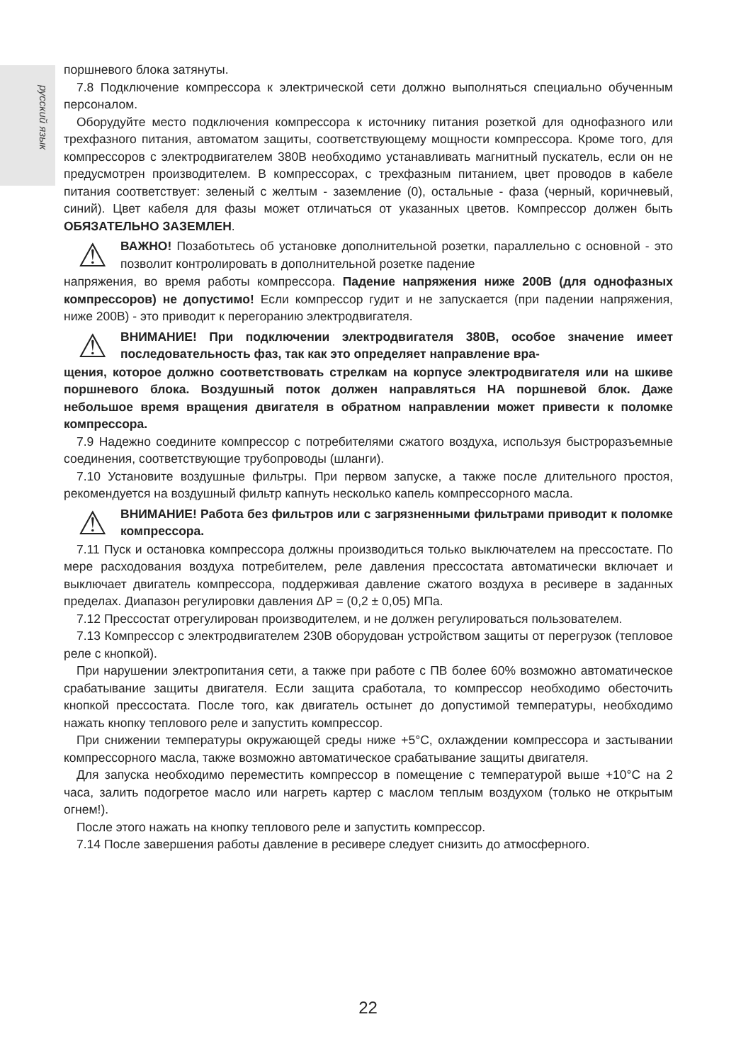русский язык
поршневого блока затянуты.
7.8 Подключение компрессора к электрической сети должно выполняться специально обученным персоналом.
Оборудуйте место подключения компрессора к источнику питания розеткой для однофазного или трехфазного питания, автоматом защиты, соответствующему мощности компрессора. Кроме того, для компрессоров с электродвигателем 380В необходимо устанавливать магнитный пускатель, если он не предусмотрен производителем. В компрессорах, с трехфазным питанием, цвет проводов в кабеле питания соответствует: зеленый с желтым - заземление (0), остальные - фаза (черный, коричневый, синий). Цвет кабеля для фазы может отличаться от указанных цветов. Компрессор должен быть ОБЯЗАТЕЛЬНО ЗАЗЕМЛЕН.
⚠
ВАЖНО! Позаботьтесь об установке дополнительной розетки, параллельно с основной - это позволит контролировать в дополнительной розетке падение
напряжения, во время работы компрессора. Падение напряжения ниже 200В (для однофазных компрессоров) не допустимо! Если компрессор гудит и не запускается (при падении напряжения, ниже 200В) - это приводит к перегоранию электродвигателя.
⚠
ВНИМАНИЕ! При подключении электродвигателя 380В, особое значение имеет последовательность фаз, так как это определяет направление вра-
щения, которое должно соответствовать стрелкам на корпусе электродвигателя или на шкиве поршневого блока. Воздушный поток должен направляться НА поршневой блок. Даже небольшое время вращения двигателя в обратном направлении может привести к поломке компрессора.
7.9 Надежно соедините компрессор с потребителями сжатого воздуха, используя быстроразъемные соединения, соответствующие трубопроводы (шланги).
7.10 Установите воздушные фильтры. При первом запуске, а также после длительного простоя, рекомендуется на воздушный фильтр капнуть несколько капель компрессорного масла.
⚠
ВНИМАНИЕ! Работа без фильтров или с загрязненными фильтрами приводит к поломке компрессора.
7.11 Пуск и остановка компрессора должны производиться только выключателем на прессостате. По мере расходования воздуха потребителем, реле давления прессостата автоматически включает и выключает двигатель компрессора, поддерживая давление сжатого воздуха в ресивере в заданных пределах. Диапазон регулировки давления ΔP = (0,2 ± 0,05) МПа.
7.12 Прессостат отрегулирован производителем, и не должен регулироваться пользователем.
7.13 Компрессор с электродвигателем 230В оборудован устройством защиты от перегрузок (тепловое реле с кнопкой).
При нарушении электропитания сети, а также при работе с ПВ более 60% возможно автоматическое срабатывание защиты двигателя. Если защита сработала, то компрессор необходимо обесточить кнопкой прессостата. После того, как двигатель остынет до допустимой температуры, необходимо нажать кнопку теплового реле и запустить компрессор.
При снижении температуры окружающей среды ниже +5°С, охлаждении компрессора и застывании компрессорного масла, также возможно автоматическое срабатывание защиты двигателя.
Для запуска необходимо переместить компрессор в помещение с температурой выше +10°С на 2 часа, залить подогретое масло или нагреть картер с маслом теплым воздухом (только не открытым огнем!).
После этого нажать на кнопку теплового реле и запустить компрессор.
7.14 После завершения работы давление в ресивере следует снизить до атмосферного.
22